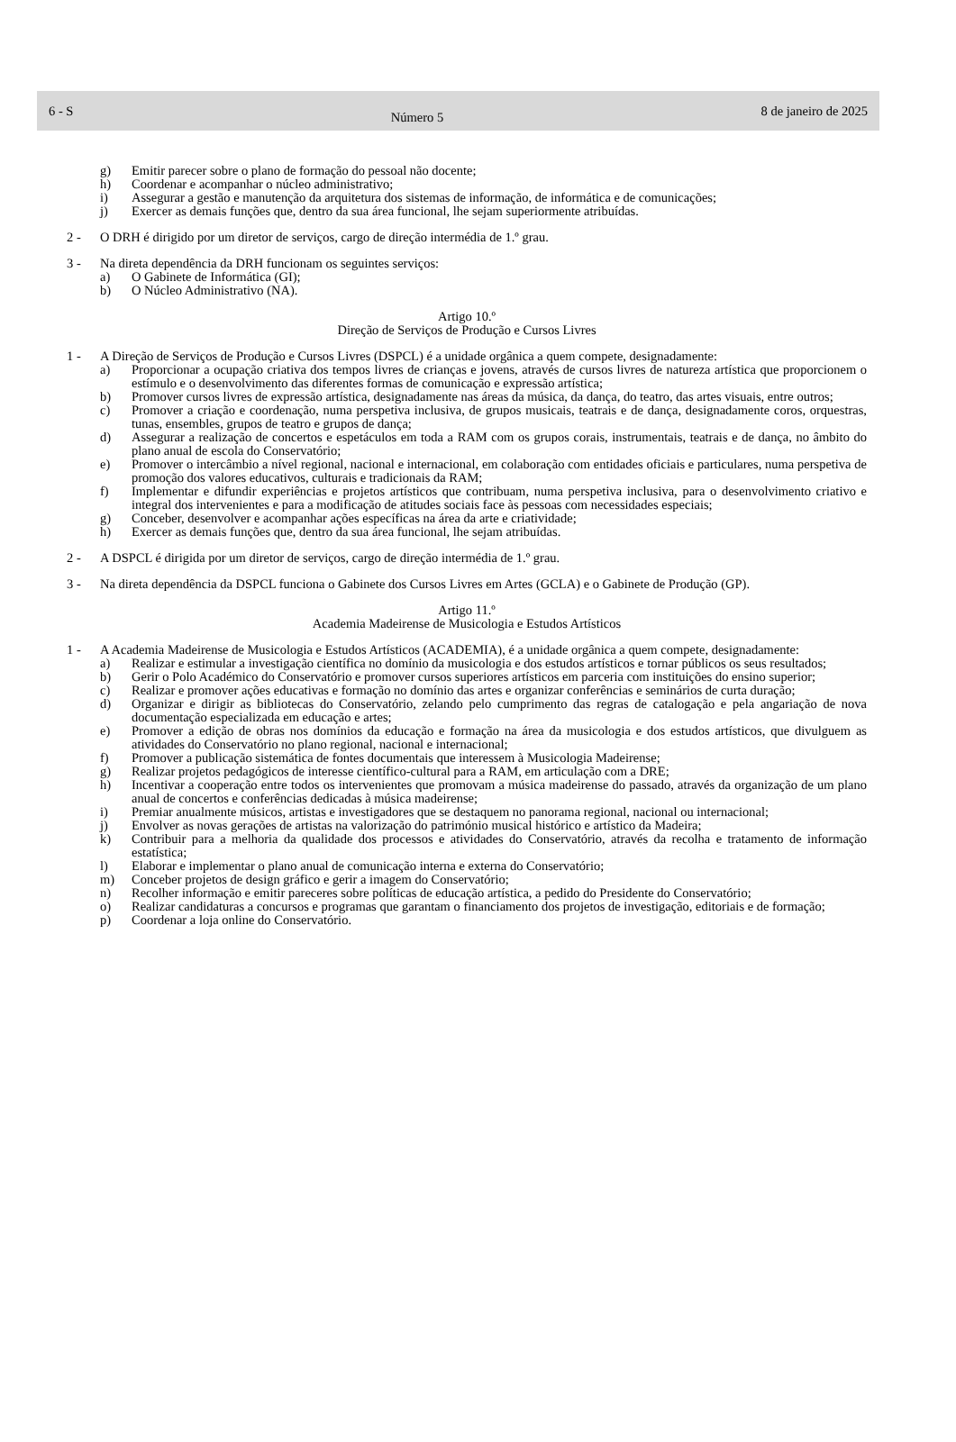6 - S Número 5 8 de janeiro de 2025
g) Emitir parecer sobre o plano de formação do pessoal não docente;
h) Coordenar e acompanhar o núcleo administrativo;
i) Assegurar a gestão e manutenção da arquitetura dos sistemas de informação, de informática e de comunicações;
j) Exercer as demais funções que, dentro da sua área funcional, lhe sejam superiormente atribuídas.
2 - O DRH é dirigido por um diretor de serviços, cargo de direção intermédia de 1.º grau.
3 - Na direta dependência da DRH funcionam os seguintes serviços:
a) O Gabinete de Informática (GI);
b) O Núcleo Administrativo (NA).
Artigo 10.º
Direção de Serviços de Produção e Cursos Livres
1 - A Direção de Serviços de Produção e Cursos Livres (DSPCL) é a unidade orgânica a quem compete, designadamente:
a) Proporcionar a ocupação criativa dos tempos livres de crianças e jovens, através de cursos livres de natureza artística que proporcionem o estímulo e o desenvolvimento das diferentes formas de comunicação e expressão artística;
b) Promover cursos livres de expressão artística, designadamente nas áreas da música, da dança, do teatro, das artes visuais, entre outros;
c) Promover a criação e coordenação, numa perspetiva inclusiva, de grupos musicais, teatrais e de dança, designadamente coros, orquestras, tunas, ensembles, grupos de teatro e grupos de dança;
d) Assegurar a realização de concertos e espetáculos em toda a RAM com os grupos corais, instrumentais, teatrais e de dança, no âmbito do plano anual de escola do Conservatório;
e) Promover o intercâmbio a nível regional, nacional e internacional, em colaboração com entidades oficiais e particulares, numa perspetiva de promoção dos valores educativos, culturais e tradicionais da RAM;
f) Implementar e difundir experiências e projetos artísticos que contribuam, numa perspetiva inclusiva, para o desenvolvimento criativo e integral dos intervenientes e para a modificação de atitudes sociais face às pessoas com necessidades especiais;
g) Conceber, desenvolver e acompanhar ações específicas na área da arte e criatividade;
h) Exercer as demais funções que, dentro da sua área funcional, lhe sejam atribuídas.
2 - A DSPCL é dirigida por um diretor de serviços, cargo de direção intermédia de 1.º grau.
3 - Na direta dependência da DSPCL funciona o Gabinete dos Cursos Livres em Artes (GCLA) e o Gabinete de Produção (GP).
Artigo 11.º
Academia Madeirense de Musicologia e Estudos Artísticos
1 - A Academia Madeirense de Musicologia e Estudos Artísticos (ACADEMIA), é a unidade orgânica a quem compete, designadamente:
a) Realizar e estimular a investigação científica no domínio da musicologia e dos estudos artísticos e tornar públicos os seus resultados;
b) Gerir o Polo Académico do Conservatório e promover cursos superiores artísticos em parceria com instituições do ensino superior;
c) Realizar e promover ações educativas e formação no domínio das artes e organizar conferências e seminários de curta duração;
d) Organizar e dirigir as bibliotecas do Conservatório, zelando pelo cumprimento das regras de catalogação e pela angariação de nova documentação especializada em educação e artes;
e) Promover a edição de obras nos domínios da educação e formação na área da musicologia e dos estudos artísticos, que divulguem as atividades do Conservatório no plano regional, nacional e internacional;
f) Promover a publicação sistemática de fontes documentais que interessem à Musicologia Madeirense;
g) Realizar projetos pedagógicos de interesse científico-cultural para a RAM, em articulação com a DRE;
h) Incentivar a cooperação entre todos os intervenientes que promovam a música madeirense do passado, através da organização de um plano anual de concertos e conferências dedicadas à música madeirense;
i) Premiar anualmente músicos, artistas e investigadores que se destaquem no panorama regional, nacional ou internacional;
j) Envolver as novas gerações de artistas na valorização do património musical histórico e artístico da Madeira;
k) Contribuir para a melhoria da qualidade dos processos e atividades do Conservatório, através da recolha e tratamento de informação estatística;
l) Elaborar e implementar o plano anual de comunicação interna e externa do Conservatório;
m) Conceber projetos de design gráfico e gerir a imagem do Conservatório;
n) Recolher informação e emitir pareceres sobre políticas de educação artística, a pedido do Presidente do Conservatório;
o) Realizar candidaturas a concursos e programas que garantam o financiamento dos projetos de investigação, editoriais e de formação;
p) Coordenar a loja online do Conservatório.